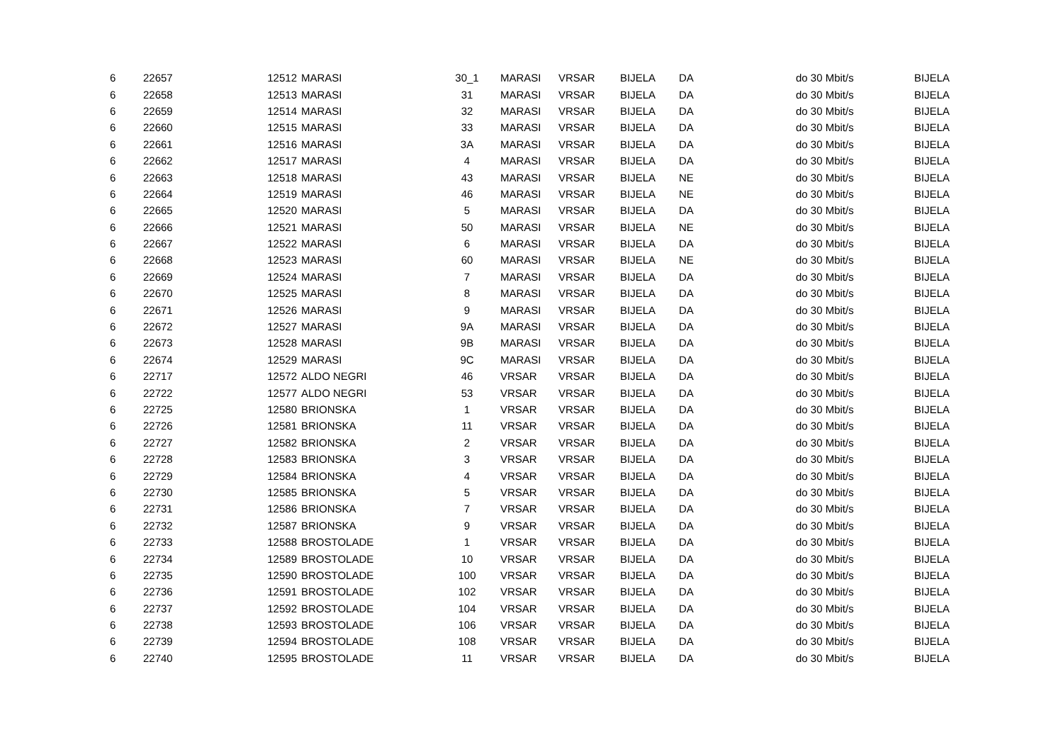| 6 | 22657 | 12512 | MARASI | 30_1 | MARASI | VRSAR | BIJELA | DA | do 30 Mbit/s | BIJELA |
| 6 | 22658 | 12513 | MARASI | 31 | MARASI | VRSAR | BIJELA | DA | do 30 Mbit/s | BIJELA |
| 6 | 22659 | 12514 | MARASI | 32 | MARASI | VRSAR | BIJELA | DA | do 30 Mbit/s | BIJELA |
| 6 | 22660 | 12515 | MARASI | 33 | MARASI | VRSAR | BIJELA | DA | do 30 Mbit/s | BIJELA |
| 6 | 22661 | 12516 | MARASI | 3A | MARASI | VRSAR | BIJELA | DA | do 30 Mbit/s | BIJELA |
| 6 | 22662 | 12517 | MARASI | 4 | MARASI | VRSAR | BIJELA | DA | do 30 Mbit/s | BIJELA |
| 6 | 22663 | 12518 | MARASI | 43 | MARASI | VRSAR | BIJELA | NE | do 30 Mbit/s | BIJELA |
| 6 | 22664 | 12519 | MARASI | 46 | MARASI | VRSAR | BIJELA | NE | do 30 Mbit/s | BIJELA |
| 6 | 22665 | 12520 | MARASI | 5 | MARASI | VRSAR | BIJELA | DA | do 30 Mbit/s | BIJELA |
| 6 | 22666 | 12521 | MARASI | 50 | MARASI | VRSAR | BIJELA | NE | do 30 Mbit/s | BIJELA |
| 6 | 22667 | 12522 | MARASI | 6 | MARASI | VRSAR | BIJELA | DA | do 30 Mbit/s | BIJELA |
| 6 | 22668 | 12523 | MARASI | 60 | MARASI | VRSAR | BIJELA | NE | do 30 Mbit/s | BIJELA |
| 6 | 22669 | 12524 | MARASI | 7 | MARASI | VRSAR | BIJELA | DA | do 30 Mbit/s | BIJELA |
| 6 | 22670 | 12525 | MARASI | 8 | MARASI | VRSAR | BIJELA | DA | do 30 Mbit/s | BIJELA |
| 6 | 22671 | 12526 | MARASI | 9 | MARASI | VRSAR | BIJELA | DA | do 30 Mbit/s | BIJELA |
| 6 | 22672 | 12527 | MARASI | 9A | MARASI | VRSAR | BIJELA | DA | do 30 Mbit/s | BIJELA |
| 6 | 22673 | 12528 | MARASI | 9B | MARASI | VRSAR | BIJELA | DA | do 30 Mbit/s | BIJELA |
| 6 | 22674 | 12529 | MARASI | 9C | MARASI | VRSAR | BIJELA | DA | do 30 Mbit/s | BIJELA |
| 6 | 22717 | 12572 | ALDO NEGRI | 46 | VRSAR | VRSAR | BIJELA | DA | do 30 Mbit/s | BIJELA |
| 6 | 22722 | 12577 | ALDO NEGRI | 53 | VRSAR | VRSAR | BIJELA | DA | do 30 Mbit/s | BIJELA |
| 6 | 22725 | 12580 | BRIONSKA | 1 | VRSAR | VRSAR | BIJELA | DA | do 30 Mbit/s | BIJELA |
| 6 | 22726 | 12581 | BRIONSKA | 11 | VRSAR | VRSAR | BIJELA | DA | do 30 Mbit/s | BIJELA |
| 6 | 22727 | 12582 | BRIONSKA | 2 | VRSAR | VRSAR | BIJELA | DA | do 30 Mbit/s | BIJELA |
| 6 | 22728 | 12583 | BRIONSKA | 3 | VRSAR | VRSAR | BIJELA | DA | do 30 Mbit/s | BIJELA |
| 6 | 22729 | 12584 | BRIONSKA | 4 | VRSAR | VRSAR | BIJELA | DA | do 30 Mbit/s | BIJELA |
| 6 | 22730 | 12585 | BRIONSKA | 5 | VRSAR | VRSAR | BIJELA | DA | do 30 Mbit/s | BIJELA |
| 6 | 22731 | 12586 | BRIONSKA | 7 | VRSAR | VRSAR | BIJELA | DA | do 30 Mbit/s | BIJELA |
| 6 | 22732 | 12587 | BRIONSKA | 9 | VRSAR | VRSAR | BIJELA | DA | do 30 Mbit/s | BIJELA |
| 6 | 22733 | 12588 | BROSTOLADE | 1 | VRSAR | VRSAR | BIJELA | DA | do 30 Mbit/s | BIJELA |
| 6 | 22734 | 12589 | BROSTOLADE | 10 | VRSAR | VRSAR | BIJELA | DA | do 30 Mbit/s | BIJELA |
| 6 | 22735 | 12590 | BROSTOLADE | 100 | VRSAR | VRSAR | BIJELA | DA | do 30 Mbit/s | BIJELA |
| 6 | 22736 | 12591 | BROSTOLADE | 102 | VRSAR | VRSAR | BIJELA | DA | do 30 Mbit/s | BIJELA |
| 6 | 22737 | 12592 | BROSTOLADE | 104 | VRSAR | VRSAR | BIJELA | DA | do 30 Mbit/s | BIJELA |
| 6 | 22738 | 12593 | BROSTOLADE | 106 | VRSAR | VRSAR | BIJELA | DA | do 30 Mbit/s | BIJELA |
| 6 | 22739 | 12594 | BROSTOLADE | 108 | VRSAR | VRSAR | BIJELA | DA | do 30 Mbit/s | BIJELA |
| 6 | 22740 | 12595 | BROSTOLADE | 11 | VRSAR | VRSAR | BIJELA | DA | do 30 Mbit/s | BIJELA |